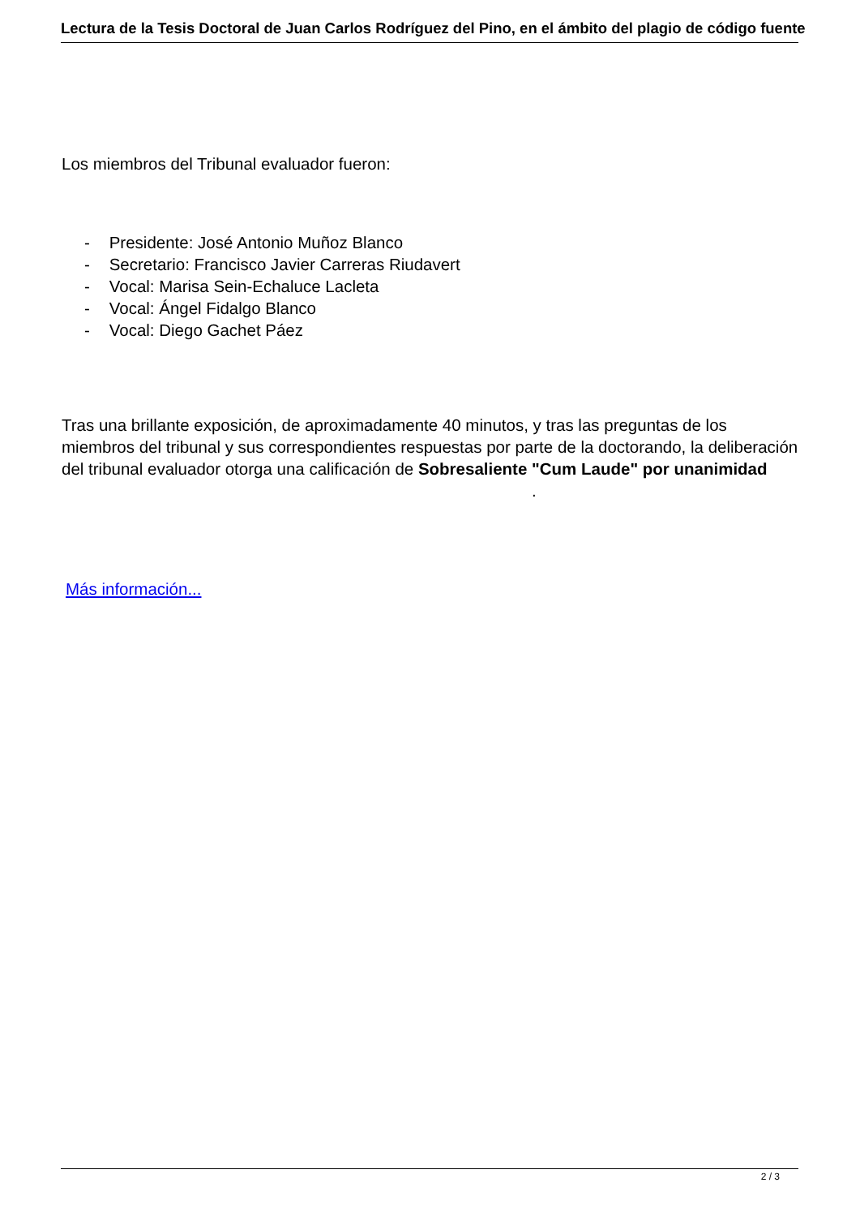Lectura de la Tesis Doctoral de Juan Carlos Rodríguez del Pino, en el ámbito del plagio de código fuente
Los miembros del Tribunal evaluador fueron:
- Presidente: José Antonio Muñoz Blanco
- Secretario: Francisco Javier Carreras Riudavert
- Vocal: Marisa Sein-Echaluce Lacleta
- Vocal: Ángel Fidalgo Blanco
- Vocal: Diego Gachet Páez
Tras una brillante exposición, de aproximadamente 40 minutos, y tras las preguntas de los miembros del tribunal y sus correspondientes respuestas por parte de la doctorando, la deliberación del tribunal evaluador otorga una calificación de Sobresaliente "Cum Laude" por unanimidad .
Más información...
2 / 3